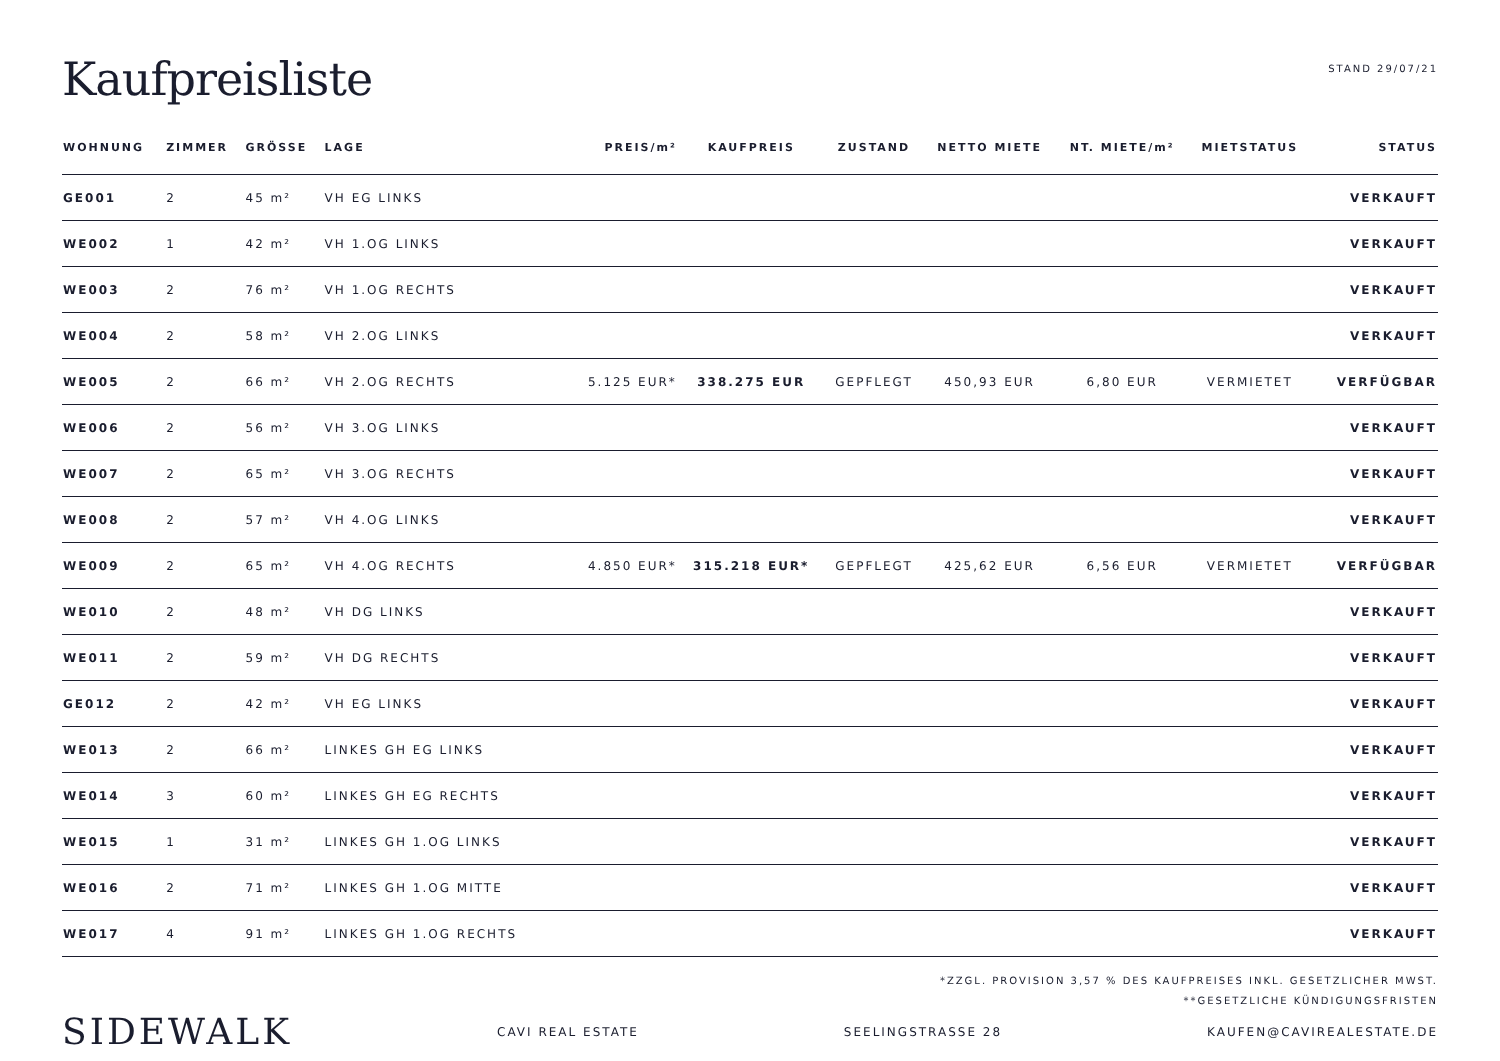Kaufpreisliste
STAND 29/07/21
| WOHNUNG | ZIMMER | GRÖSSE | LAGE | PREIS/m² | KAUFPREIS | ZUSTAND | NETTO MIETE | NT. MIETE/m² | MIETSTATUS | STATUS |
| --- | --- | --- | --- | --- | --- | --- | --- | --- | --- | --- |
| GE001 | 2 | 45 m² | VH EG LINKS | | | | | | | VERKAUFT |
| WE002 | 1 | 42 m² | VH 1.OG LINKS | | | | | | | VERKAUFT |
| WE003 | 2 | 76 m² | VH 1.OG RECHTS | | | | | | | VERKAUFT |
| WE004 | 2 | 58 m² | VH 2.OG LINKS | | | | | | | VERKAUFT |
| WE005 | 2 | 66 m² | VH 2.OG RECHTS | 5.125 EUR* | 338.275 EUR | GEPFLEGT | 450,93 EUR | 6,80 EUR | VERMIETET | VERFÜGBAR |
| WE006 | 2 | 56 m² | VH 3.OG LINKS | | | | | | | VERKAUFT |
| WE007 | 2 | 65 m² | VH 3.OG RECHTS | | | | | | | VERKAUFT |
| WE008 | 2 | 57 m² | VH 4.OG LINKS | | | | | | | VERKAUFT |
| WE009 | 2 | 65 m² | VH 4.OG RECHTS | 4.850 EUR* | 315.218 EUR* | GEPFLEGT | 425,62 EUR | 6,56 EUR | VERMIETET | VERFÜGBAR |
| WE010 | 2 | 48 m² | VH DG LINKS | | | | | | | VERKAUFT |
| WE011 | 2 | 59 m² | VH DG RECHTS | | | | | | | VERKAUFT |
| GE012 | 2 | 42 m² | VH EG LINKS | | | | | | | VERKAUFT |
| WE013 | 2 | 66 m² | LINKES GH EG LINKS | | | | | | | VERKAUFT |
| WE014 | 3 | 60 m² | LINKES GH EG RECHTS | | | | | | | VERKAUFT |
| WE015 | 1 | 31 m² | LINKES GH 1.OG LINKS | | | | | | | VERKAUFT |
| WE016 | 2 | 71 m² | LINKES GH 1.OG MITTE | | | | | | | VERKAUFT |
| WE017 | 4 | 91 m² | LINKES GH 1.OG RECHTS | | | | | | | VERKAUFT |
*ZZGL. PROVISION 3,57 % DES KAUFPREISES INKL. GESETZLICHER MWST.
**GESETZLICHE KÜNDIGUNGSFRISTEN
SIDEWALK
CAVI REAL ESTATE SEELINGSTRASSE 28 KAUFEN@CAVIREALESTATE.DE